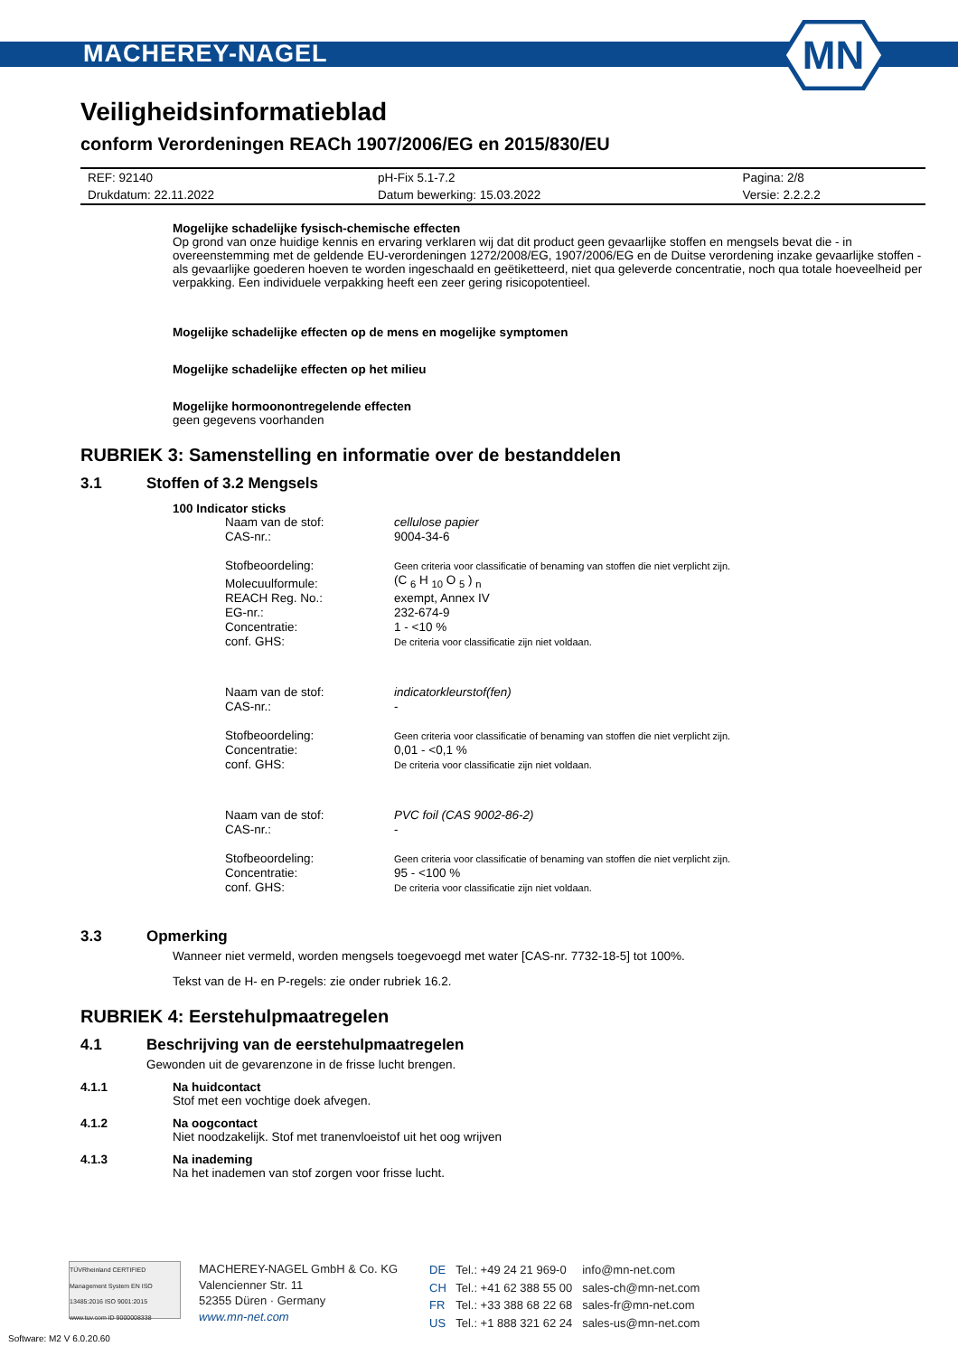MACHEREY-NAGEL
MN
Veiligheidsinformatieblad
conform Verordeningen REACh 1907/2006/EG en 2015/830/EU
| REF: 92140 | pH-Fix 5.1-7.2 | Pagina: 2/8 |
| Drukdatum: 22.11.2022 | Datum bewerking: 15.03.2022 | Versie: 2.2.2.2 |
Mogelijke schadelijke fysisch-chemische effecten
Op grond van onze huidige kennis en ervaring verklaren wij dat dit product geen gevaarlijke stoffen en mengsels bevat die - in overeenstemming met de geldende EU-verordeningen 1272/2008/EG, 1907/2006/EG en de Duitse verordening inzake gevaarlijke stoffen - als gevaarlijke goederen hoeven te worden ingeschaald en geëtiketteerd, niet qua geleverde concentratie, noch qua totale hoeveelheid per verpakking. Een individuele verpakking heeft een zeer gering risicopotentieel.
Mogelijke schadelijke effecten op de mens en mogelijke symptomen
Mogelijke schadelijke effecten op het milieu
Mogelijke hormoonontregelende effecten
geen gegevens voorhanden
RUBRIEK 3: Samenstelling en informatie over de bestanddelen
3.1 Stoffen of 3.2 Mengsels
100 Indicator sticks
| Naam van de stof: | cellulose papier |
| CAS-nr.: | 9004-34-6 |
| Stofbeoordeling: | Geen criteria voor classificatie of benaming van stoffen die niet verplicht zijn. |
| Molecuulformule: | (C <sub>6</sub> H <sub>10</sub> O <sub>5</sub> ) <sub>n</sub> |
| REACH Reg. No.: | exempt, Annex IV |
| EG-nr.: | 232-674-9 |
| Concentratie: | 1 - <10 % |
| conf. GHS: | De criteria voor classificatie zijn niet voldaan. |
| Naam van de stof: | indicatorkleurstof(fen) |
| CAS-nr.: | - |
| Stofbeoordeling: | Geen criteria voor classificatie of benaming van stoffen die niet verplicht zijn. |
| Concentratie: | 0,01 - <0,1 % |
| conf. GHS: | De criteria voor classificatie zijn niet voldaan. |
| Naam van de stof: | PVC foil (CAS 9002-86-2) |
| CAS-nr.: | - |
| Stofbeoordeling: | Geen criteria voor classificatie of benaming van stoffen die niet verplicht zijn. |
| Concentratie: | 95 - <100 % |
| conf. GHS: | De criteria voor classificatie zijn niet voldaan. |
3.3 Opmerking
Wanneer niet vermeld, worden mengsels toegevoegd met water [CAS-nr. 7732-18-5] tot 100%.
Tekst van de H- en P-regels: zie onder rubriek 16.2.
RUBRIEK 4: Eerstehulpmaatregelen
4.1 Beschrijving van de eerstehulpmaatregelen
Gewonden uit de gevarenzone in de frisse lucht brengen.
4.1.1 Na huidcontact
Stof met een vochtige doek afvegen.
4.1.2 Na oogcontact
Niet noodzakelijk. Stof met tranenvloeistof uit het oog wrijven
4.1.3 Na inademing
Na het inademen van stof zorgen voor frisse lucht.
TÜVRheinland CERTIFIED
Management System EN ISO 13485:2016 ISO 9001:2015
www.tuv.com ID 9000008338
MACHEREY-NAGEL GmbH & Co. KG
Valencienner Str. 11
52355 Düren · Germany
www.mn-net.com
| DE | Tel.: +49 24 21 969-0 | info@mn-net.com |
| CH | Tel.: +41 62 388 55 00 | sales-ch@mn-net.com |
| FR | Tel.: +33 388 68 22 68 | sales-fr@mn-net.com |
| US | Tel.: +1 888 321 62 24 | sales-us@mn-net.com |
Software: M2 V 6.0.20.60